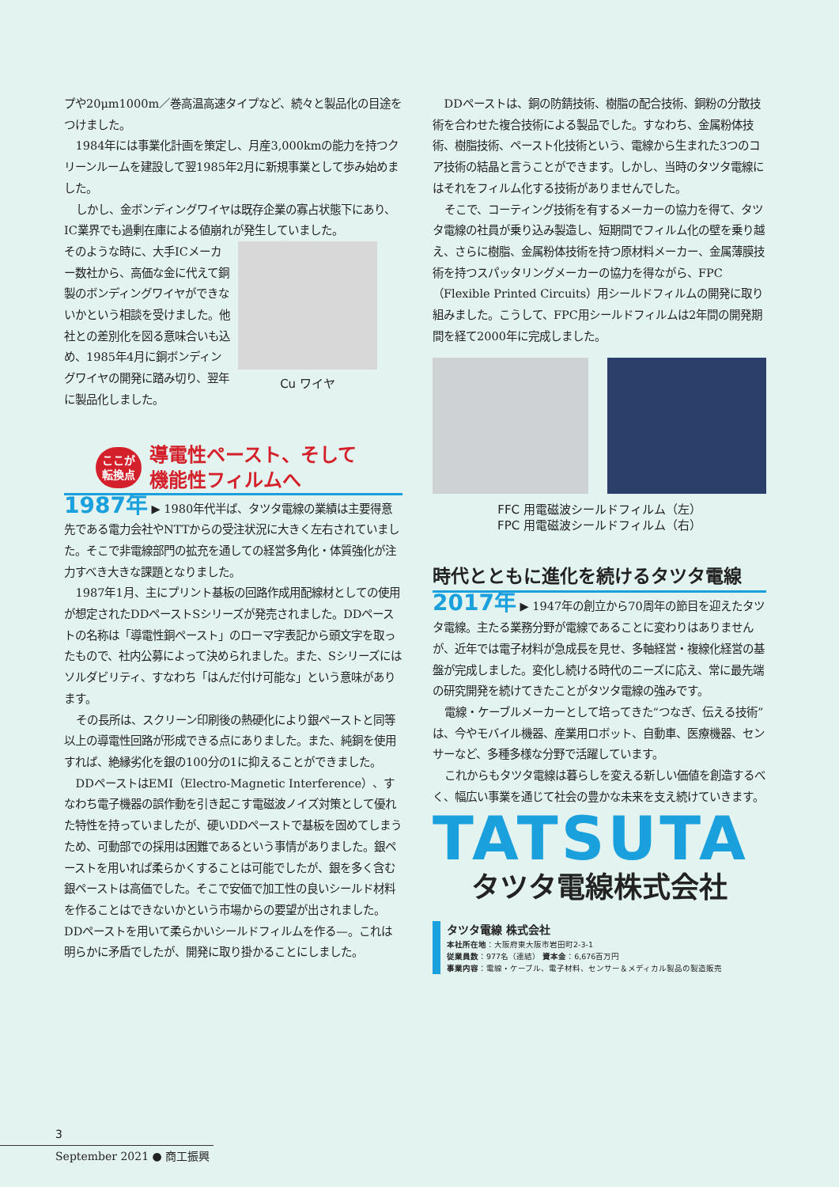プや20μm1000m／巻高温高速タイプなど、続々と製品化の目途をつけました。
1984年には事業化計画を策定し、月産3,000kmの能力を持つクリーンルームを建設して翌1985年2月に新規事業として歩み始めました。
しかし、金ボンディングワイヤは既存企業の寡占状態下にあり、IC業界でも過剰在庫による値崩れが発生していました。
そのような時に、大手ICメーカー数社から、高価な金に代えて銅製のボンディングワイヤができないかという相談を受けました。他社との差別化を図る意味合いも込め、1985年4月に銅ボンディングワイヤの開発に踏み切り、翌年に製品化しました。
Cu ワイヤ
ここが
転換点
導電性ペースト、そして
機能性フィルムへ
1987年 ▶ 1980年代半ば、タツタ電線の業績は主要得意先である電力会社やNTTからの受注状況に大きく左右されていました。そこで非電線部門の拡充を通しての経営多角化・体質強化が注力すべき大きな課題となりました。
1987年1月、主にプリント基板の回路作成用配線材としての使用が想定されたDDペーストSシリーズが発売されました。DDペーストの名称は「導電性銅ペースト」のローマ字表記から頭文字を取ったもので、社内公募によって決められました。また、Sシリーズにはソルダビリティ、すなわち「はんだ付け可能な」という意味があります。
その長所は、スクリーン印刷後の熱硬化により銀ペーストと同等以上の導電性回路が形成できる点にありました。また、純銅を使用すれば、絶縁劣化を銀の100分の1に抑えることができました。
DDペーストはEMI（Electro-Magnetic Interference）、すなわち電子機器の誤作動を引き起こす電磁波ノイズ対策として優れた特性を持っていましたが、硬いDDペーストで基板を固めてしまうため、可動部での採用は困難であるという事情がありました。銀ペーストを用いれば柔らかくすることは可能でしたが、銀を多く含む銀ペーストは高価でした。そこで安価で加工性の良いシールド材料を作ることはできないかという市場からの要望が出されました。DDペーストを用いて柔らかいシールドフィルムを作る—。これは明らかに矛盾でしたが、開発に取り掛かることにしました。
DDペーストは、銅の防錆技術、樹脂の配合技術、銅粉の分散技術を合わせた複合技術による製品でした。すなわち、金属粉体技術、樹脂技術、ペースト化技術という、電線から生まれた3つのコア技術の結晶と言うことができます。しかし、当時のタツタ電線にはそれをフィルム化する技術がありませんでした。
そこで、コーティング技術を有するメーカーの協力を得て、タツタ電線の社員が乗り込み製造し、短期間でフィルム化の壁を乗り越え、さらに樹脂、金属粉体技術を持つ原材料メーカー、金属薄膜技術を持つスパッタリングメーカーの協力を得ながら、FPC（Flexible Printed Circuits）用シールドフィルムの開発に取り組みました。こうして、FPC用シールドフィルムは2年間の開発期間を経て2000年に完成しました。
FFC 用電磁波シールドフィルム（左）
FPC 用電磁波シールドフィルム（右）
時代とともに進化を続けるタツタ電線
2017年 ▶ 1947年の創立から70周年の節目を迎えたタツタ電線。主たる業務分野が電線であることに変わりはありませんが、近年では電子材料が急成長を見せ、多軸経営・複線化経営の基盤が完成しました。変化し続ける時代のニーズに応え、常に最先端の研究開発を続けてきたことがタツタ電線の強みです。
電線・ケーブルメーカーとして培ってきた“つなぎ、伝える技術”は、今やモバイル機器、産業用ロボット、自動車、医療機器、センサーなど、多種多様な分野で活躍しています。
これからもタツタ電線は暮らしを変える新しい価値を創造するべく、幅広い事業を通じて社会の豊かな未来を支え続けていきます。
TATSUTA
タツタ電線株式会社
タツタ電線 株式会社
本社所在地：大阪府東大阪市岩田町2-3-1
従業員数：977名（連結） 資本金：6,676百万円
事業内容：電線・ケーブル、電子材料、センサー＆メディカル製品の製造販売
3
September 2021 ● 商工振興